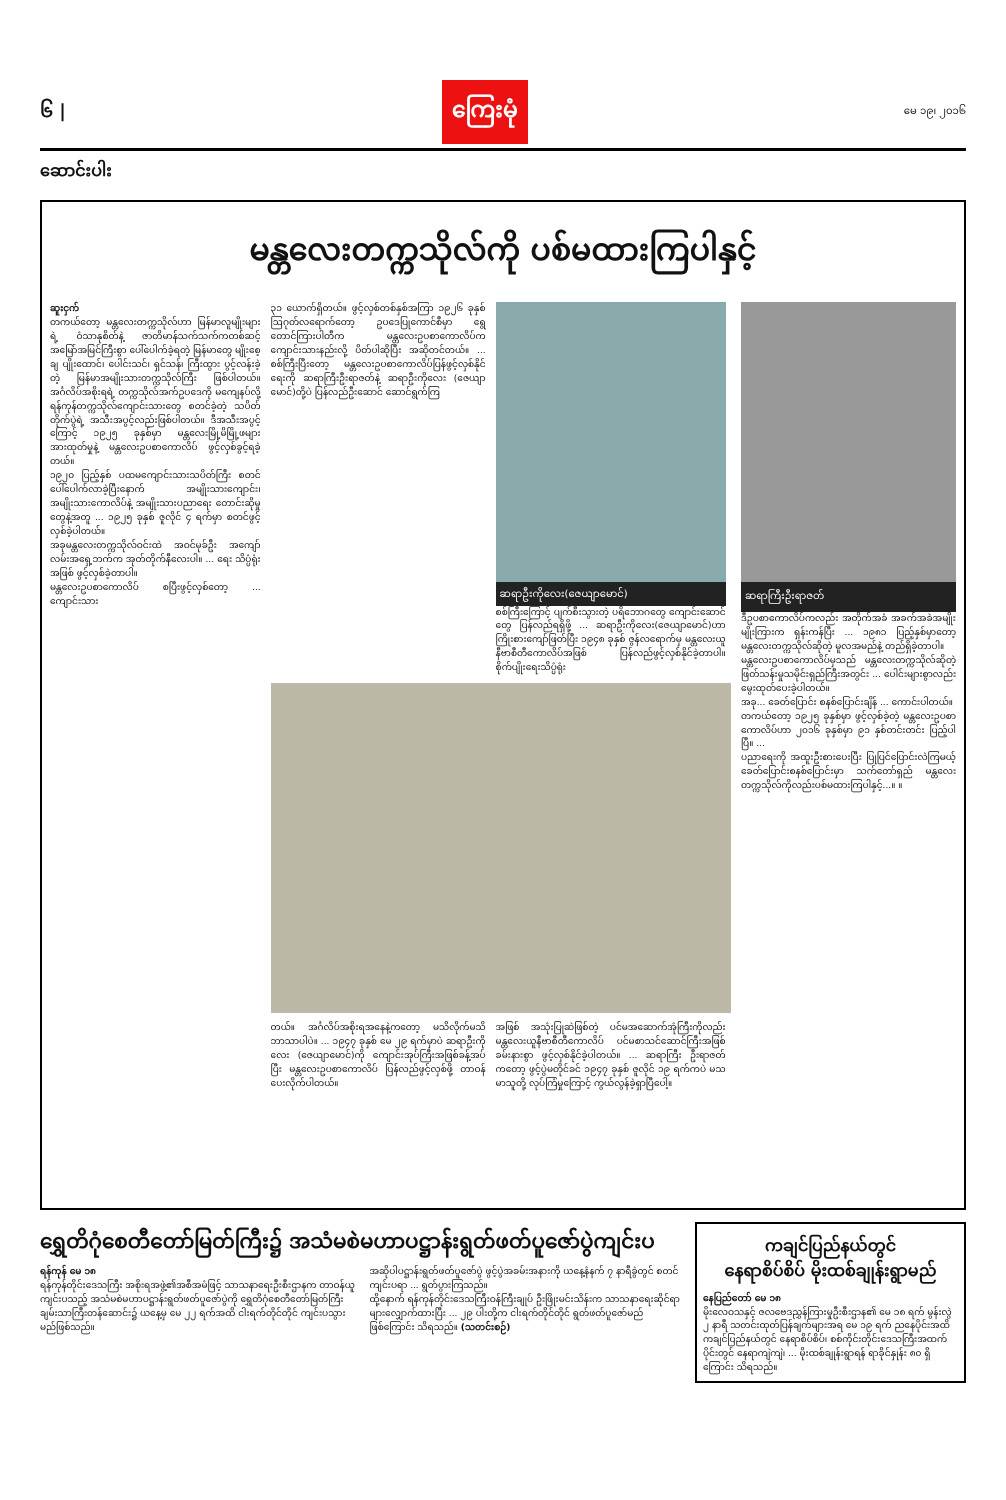၆ | ကြေးမုံ မေ ၁၉၊ ၂၀၁၆
ဆောင်းပါး
မန္တလေးတက္ကသိုလ်ကို ပစ်မထားကြပါနှင့်
ဆူးငှက်
တကယ်တော့ မန္တလေးတက္ကသိုလ်ဟာ မြန်မာလူမျိုးများရဲ့ ဝံသာနုစိတ်နဲ့ ဇာတိမာန်သက်သက်ကတစ်ဆင့် အမြော်အမြင်ကြီးစွာ ပေါ်ပေါက်ခဲ့ရတဲ့ မြန်မာတွေ မျိုးစေ့ချ ပျိုးထောင်၊ ပေါင်းသင်၊ ရှင်သန်၊ ကြီးထွား ပွင့်လန်းခဲ့တဲ့ မြန်မာအမျိုးသားတက္ကသိုလ်ကြီး ဖြစ်ပါတယ်။ အင်္ဂလိပ်အစိုးရရဲ့ တက္ကသိုလ်အက်ဥပဒေကို မကျေနပ်လို့ ရန်ကုန်တက္ကသိုလ်ကျောင်းသားတွေ စတင်ခဲ့တဲ့ သပိတ်တိုက်ပွဲရဲ့ အသီးအပွင့်လည်းဖြစ်ပါတယ်။ ဒီအသီးအပွင့်ကြောင့် ၁၉၂၅ ခုနှစ်မှာ မန္တလေးမြို့မိမြို့ဖများ အားထုတ်မှုနဲ့ မန္တလေးဥပစာကောလိပ် ဖွင့်လှစ်ခွင့်ရခဲ့တယ်။
၁၉၂၀ ပြည့်နှစ် ပထမကျောင်းသားသပိတ်ကြီး စတင်ပေါ်ပေါက်လာခဲ့ပြီးနောက် အမျိုးသားကျောင်း၊ အမျိုးသားကောလိပ်နဲ့ အမျိုးသားပညာရေး တောင်းဆိုမှုတွေနဲ့အတူ ... ၁၉၂၅ ခုနှစ် ဇူလိုင် ၄ ရက်မှာ စတင်ဖွင့်လှစ်ခဲ့ပါတယ်။
အခုမန္တလေးတက္ကသိုလ်ဝင်းထဲ အဝင်မုခ်ဦး အကျော်လမ်းအရှေ့ဘက်က အုတ်တိုက်နီလေးပါ။ ... ရေး သိပ္ပံရုံးအဖြစ် ဖွင့်လှစ်ခဲ့တာပါ။
မန္တလေးဥပစာကောလိပ် စပြီးဖွင့်လှစ်တော့ ... ကျောင်းသား
၃၁ ယောက်ရှိတယ်။ ဖွင့်လှစ်တစ်နှစ်အကြာ ၁၉၂၆ ခုနှစ် ဩဂုတ်လရောက်တော့ ဥပဒေပြုကောင်စီမှာ ရွေတောင်ကြားပါတီက မန္တလေးဥပစာကောလိပ်က ကျောင်းသားနည်းလို့ ပိတ်ပါဆိုပြီး အဆိုတင်တယ်။ ... စစ်ကြီးပြီးတော့ မန္တလေးဥပစာကောလိပ်ပြန်ဖွင့်လှစ်နိုင်ရေးကို ဆရာကြီးဦးရာဇတ်နဲ့ ဆရာဦးကိုလေး (ဇေယျာမောင်)တို့ပဲ ပြန်လည်ဦးဆောင် ဆောင်ရွက်ကြ
ဆရာဦးကိုလေး(ဇေယျာမောင်)
စစ်ကြီးကြောင့် ပျက်စီးသွားတဲ့ ပရိဘောဂတွေ ကျောင်းဆောင်တွေ ပြန်လည်ရရှိဖို့ ... ဆရာဦးကိုလေး(ဇေယျာမောင်)ဟာ ကြိုးစားကျော်ဖြတ်ပြီး ၁၉၄၈ ခုနှစ် ဇွန်လရောက်မှ မန္တလေးယူနီဗာစီတီကောလိပ်အဖြစ် ပြန်လည်ဖွင့်လှစ်နိုင်ခဲ့တာပါ။ စိုက်ပျိုးရေးသိပ္ပံရုံး
တယ်။ အင်္ဂလိပ်အစိုးရအနေနဲ့ကတော့ မသိလိုက်မသိဘာသာပါပဲ။ ... ၁၉၄၇ ခုနှစ် မေ ၂၉ ရက်မှာပဲ ဆရာဦးကိုလေး (ဇေယျာမောင်)ကို ကျောင်းအုပ်ကြီးအဖြစ်ခန့်အပ်ပြီး မန္တလေးဥပစာကောလိပ် ပြန်လည်ဖွင့်လှစ်ဖို့ တာဝန်ပေးလိုက်ပါတယ်။
အဖြစ် အသုံးပြုဆဲဖြစ်တဲ့ ပင်မအဆောက်အုံကြီးကိုလည်း မန္တလေးယူနီဗာစီတီကောလိပ် ပင်မစာသင်ဆောင်ကြီးအဖြစ် ခမ်းနားစွာ ဖွင့်လှစ်နိုင်ခဲ့ပါတယ်။ ... ဆရာကြီး ဦးရာဇတ်ကတော့ ဖွင့်ပွဲမတိုင်ခင် ၁၉၄၇ ခုနှစ် ဇူလိုင် ၁၉ ရက်ကပဲ မသမာသူတို့ လုပ်ကြံမှုကြောင့် ကွယ်လွန်ခဲ့ရှာပြီပေါ့။
ဆရာကြီးဦးရာဇတ်
ဒီဥပစာကောလိပ်ကလည်း အတိုက်အခံ အခက်အခဲအမျိုးမျိုးကြားက ရှန်းကန်ပြီး ... ၁၉၈၁ ပြည့်နှစ်မှာတော့ မန္တလေးတက္ကသိုလ်ဆိုတဲ့ မူလအမည်နဲ့ တည်ရှိခဲ့တာပါ။
မန္တလေးဥပစာကောလိပ်မှသည် မန္တလေးတက္ကသိုလ်ဆိုတဲ့ ဖြတ်သန်းမှုသမိုင်းရှည်ကြီးအတွင်း ... ပေါင်းများစွာလည်း မွေးထုတ်ပေးခဲ့ပါတယ်။
အခု... ခေတ်ပြောင်း စနစ်ပြောင်းချိန် ... ကောင်းပါတယ်။
တကယ်တော့ ၁၉၂၅ ခုနှစ်မှာ ဖွင့်လှစ်ခဲ့တဲ့ မန္တလေးဥပစာကောလိပ်ဟာ ၂၀၁၆ ခုနှစ်မှာ ၉၁ နှစ်တင်းတင်း ပြည့်ပါပြီ။ ...
ပညာရေးကို အထူးဦးစားပေးပြီး ပြုပြင်ပြောင်းလဲကြမယ့် ခေတ်ပြောင်းစနစ်ပြောင်းမှာ သက်တော်ရှည် မန္တလေးတက္ကသိုလ်ကိုလည်းပစ်မထားကြပါနှင့်...။ ။
ရွှေတိဂုံစေတီတော်မြတ်ကြီး၌ အသံမစဲမဟာပဋ္ဌာန်းရွတ်ဖတ်ပူဇော်ပွဲကျင်းပ
ရန်ကုန် မေ ၁၈
ရန်ကုန်တိုင်းဒေသကြီး အစိုးရအဖွဲ့၏အစီအမံဖြင့် သာသနာရေးဦးစီးဌာနက တာဝန်ယူကျင်းပသည့် အသံမစဲမဟာပဋ္ဌာန်းရွတ်ဖတ်ပူဇော်ပွဲကို ရွှေတိဂုံစေတီတော်မြတ်ကြီး ချမ်းသာကြီးတန်ဆောင်း၌ ယနေ့မှ မေ ၂၂ ရက်အထိ ငါးရက်တိုင်တိုင် ကျင်းပသွားမည်ဖြစ်သည်။
အဆိုပါပဋ္ဌာန်းရွတ်ဖတ်ပူဇော်ပွဲ ဖွင့်ပွဲအခမ်းအနားကို ယနေ့နံနက် ၇ နာရီခွဲတွင် စတင်ကျင်းပရာ ... ရွတ်ပွားကြသည်။
ထို့နောက် ရန်ကုန်တိုင်းဒေသကြီးဝန်ကြီးချုပ် ဦးဖြိုးမင်းသိန်းက သာသနာရေးဆိုင်ရာများလျှောက်ထားပြီး ... ၂၉ ပါးတို့က ငါးရက်တိုင်တိုင် ရွတ်ဖတ်ပူဇော်မည်ဖြစ်ကြောင်း သိရသည်။ (သတင်းစဉ်)
ကချင်ပြည်နယ်တွင်
နေရာစိပ်စိပ် မိုးထစ်ချုန်းရွာမည်
နေပြည်တော် မေ ၁၈
မိုးလေဝသနှင့် ဇလဗေဒညွှန်ကြားမှုဦးစီးဌာန၏ မေ ၁၈ ရက် မွန်းလွဲ ၂ နာရီ သတင်းထုတ်ပြန်ချက်များအရ မေ ၁၉ ရက် ညနေပိုင်းအထိ ကချင်ပြည်နယ်တွင် နေရာစိပ်စိပ်၊ စစ်ကိုင်းတိုင်းဒေသကြီးအထက်ပိုင်းတွင် နေရာကျဲကျဲ၊ ... မိုးထစ်ချုန်းရွာရန် ရာခိုင်နှုန်း ၈၀ ရှိကြောင်း သိရသည်။